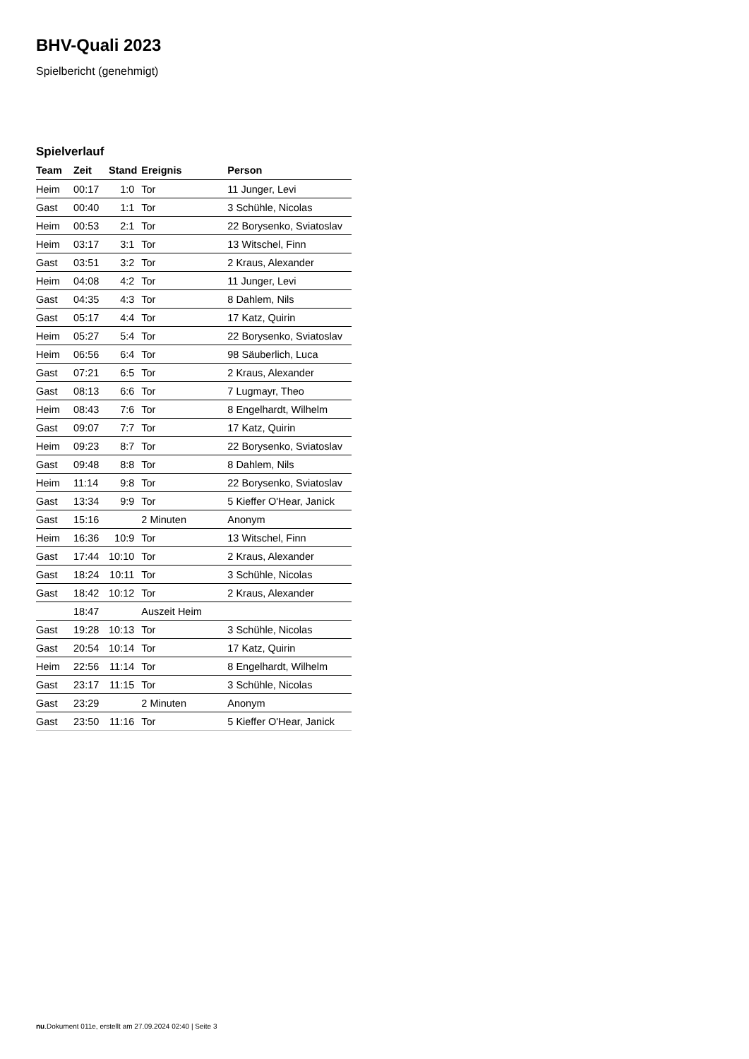BHV-Quali 2023
Spielbericht (genehmigt)
Spielverlauf
| Team | Zeit | Stand | Ereignis | Person |
| --- | --- | --- | --- | --- |
| Heim | 00:17 | 1:0 | Tor | 11 Junger, Levi |
| Gast | 00:40 | 1:1 | Tor | 3 Schühle, Nicolas |
| Heim | 00:53 | 2:1 | Tor | 22 Borysenko, Sviatoslav |
| Heim | 03:17 | 3:1 | Tor | 13 Witschel, Finn |
| Gast | 03:51 | 3:2 | Tor | 2 Kraus, Alexander |
| Heim | 04:08 | 4:2 | Tor | 11 Junger, Levi |
| Gast | 04:35 | 4:3 | Tor | 8 Dahlem, Nils |
| Gast | 05:17 | 4:4 | Tor | 17 Katz, Quirin |
| Heim | 05:27 | 5:4 | Tor | 22 Borysenko, Sviatoslav |
| Heim | 06:56 | 6:4 | Tor | 98 Säuberlich, Luca |
| Gast | 07:21 | 6:5 | Tor | 2 Kraus, Alexander |
| Gast | 08:13 | 6:6 | Tor | 7 Lugmayr, Theo |
| Heim | 08:43 | 7:6 | Tor | 8 Engelhardt, Wilhelm |
| Gast | 09:07 | 7:7 | Tor | 17 Katz, Quirin |
| Heim | 09:23 | 8:7 | Tor | 22 Borysenko, Sviatoslav |
| Gast | 09:48 | 8:8 | Tor | 8 Dahlem, Nils |
| Heim | 11:14 | 9:8 | Tor | 22 Borysenko, Sviatoslav |
| Gast | 13:34 | 9:9 | Tor | 5 Kieffer O'Hear, Janick |
| Gast | 15:16 | | 2 Minuten | Anonym |
| Heim | 16:36 | 10:9 | Tor | 13 Witschel, Finn |
| Gast | 17:44 | 10:10 | Tor | 2 Kraus, Alexander |
| Gast | 18:24 | 10:11 | Tor | 3 Schühle, Nicolas |
| Gast | 18:42 | 10:12 | Tor | 2 Kraus, Alexander |
| | 18:47 | | Auszeit Heim | |
| Gast | 19:28 | 10:13 | Tor | 3 Schühle, Nicolas |
| Gast | 20:54 | 10:14 | Tor | 17 Katz, Quirin |
| Heim | 22:56 | 11:14 | Tor | 8 Engelhardt, Wilhelm |
| Gast | 23:17 | 11:15 | Tor | 3 Schühle, Nicolas |
| Gast | 23:29 | | 2 Minuten | Anonym |
| Gast | 23:50 | 11:16 | Tor | 5 Kieffer O'Hear, Janick |
nu.Dokument 011e, erstellt am 27.09.2024 02:40 | Seite 3